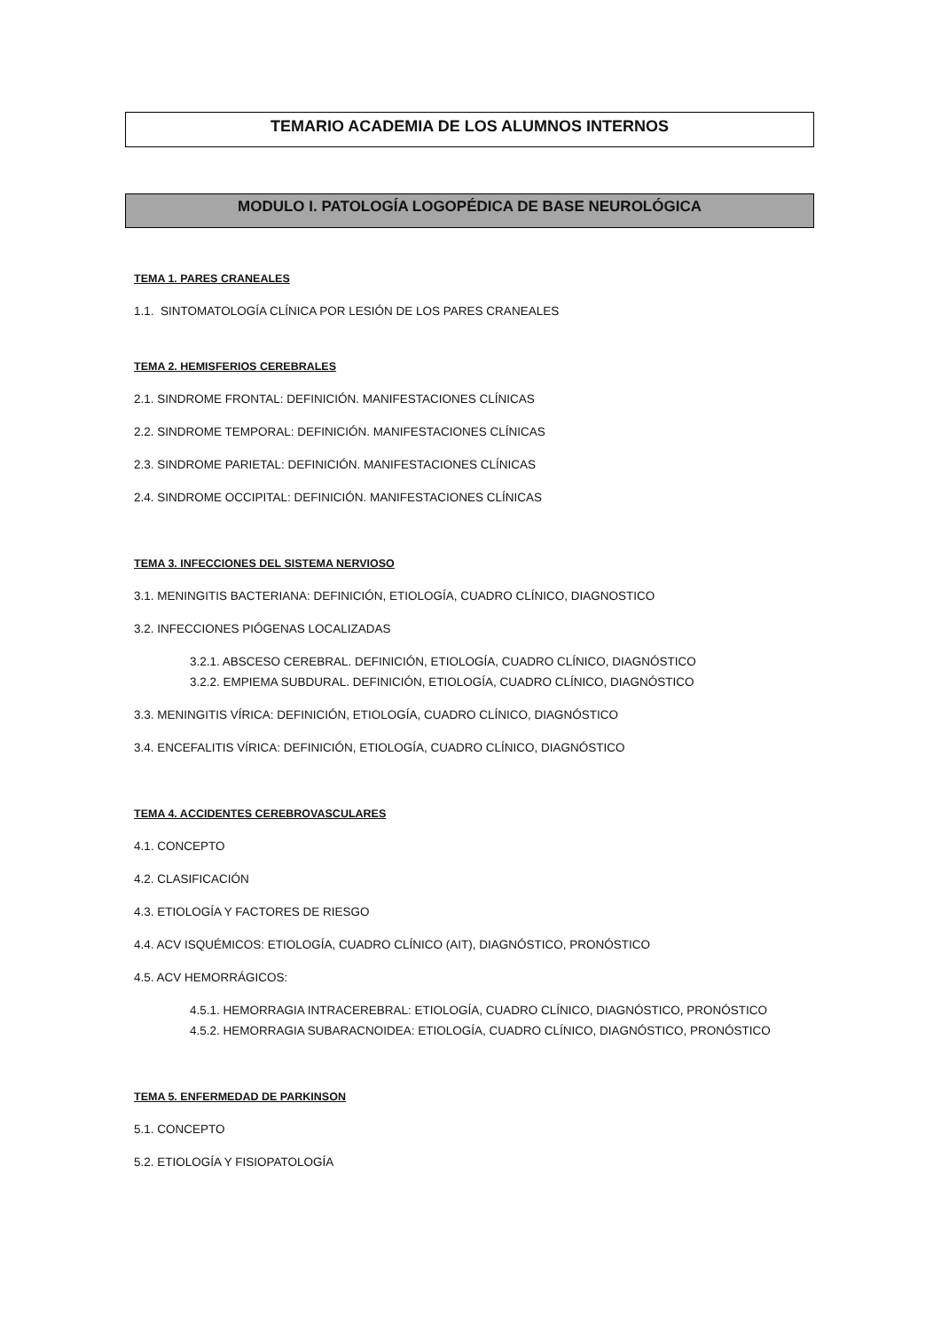TEMARIO ACADEMIA DE LOS ALUMNOS INTERNOS
MODULO I. PATOLOGÍA LOGOPÉDICA DE BASE NEUROLÓGICA
TEMA 1. PARES CRANEALES
1.1. SINTOMATOLOGÍA CLÍNICA POR LESIÓN DE LOS PARES CRANEALES
TEMA 2. HEMISFERIOS CEREBRALES
2.1. SINDROME FRONTAL: DEFINICIÓN. MANIFESTACIONES CLÍNICAS
2.2. SINDROME TEMPORAL: DEFINICIÓN. MANIFESTACIONES CLÍNICAS
2.3. SINDROME PARIETAL: DEFINICIÓN. MANIFESTACIONES CLÍNICAS
2.4. SINDROME OCCIPITAL: DEFINICIÓN. MANIFESTACIONES CLÍNICAS
TEMA 3. INFECCIONES DEL SISTEMA NERVIOSO
3.1. MENINGITIS BACTERIANA: DEFINICIÓN, ETIOLOGÍA, CUADRO CLÍNICO, DIAGNOSTICO
3.2. INFECCIONES PIÓGENAS LOCALIZADAS
3.2.1. ABSCESO CEREBRAL. DEFINICIÓN, ETIOLOGÍA, CUADRO CLÍNICO, DIAGNÓSTICO
3.2.2. EMPIEMA SUBDURAL. DEFINICIÓN, ETIOLOGÍA, CUADRO CLÍNICO, DIAGNÓSTICO
3.3. MENINGITIS VÍRICA: DEFINICIÓN, ETIOLOGÍA, CUADRO CLÍNICO, DIAGNÓSTICO
3.4. ENCEFALITIS VÍRICA: DEFINICIÓN, ETIOLOGÍA, CUADRO CLÍNICO, DIAGNÓSTICO
TEMA 4. ACCIDENTES CEREBROVASCULARES
4.1. CONCEPTO
4.2. CLASIFICACIÓN
4.3. ETIOLOGÍA Y FACTORES DE RIESGO
4.4. ACV ISQUÉMICOS: ETIOLOGÍA, CUADRO CLÍNICO (AIT), DIAGNÓSTICO, PRONÓSTICO
4.5. ACV HEMORRÁGICOS:
4.5.1. HEMORRAGIA INTRACEREBRAL: ETIOLOGÍA, CUADRO CLÍNICO, DIAGNÓSTICO, PRONÓSTICO
4.5.2. HEMORRAGIA SUBARACNOIDEA: ETIOLOGÍA, CUADRO CLÍNICO, DIAGNÓSTICO, PRONÓSTICO
TEMA 5. ENFERMEDAD DE PARKINSON
5.1. CONCEPTO
5.2. ETIOLOGÍA Y FISIOPATOLOGÍA